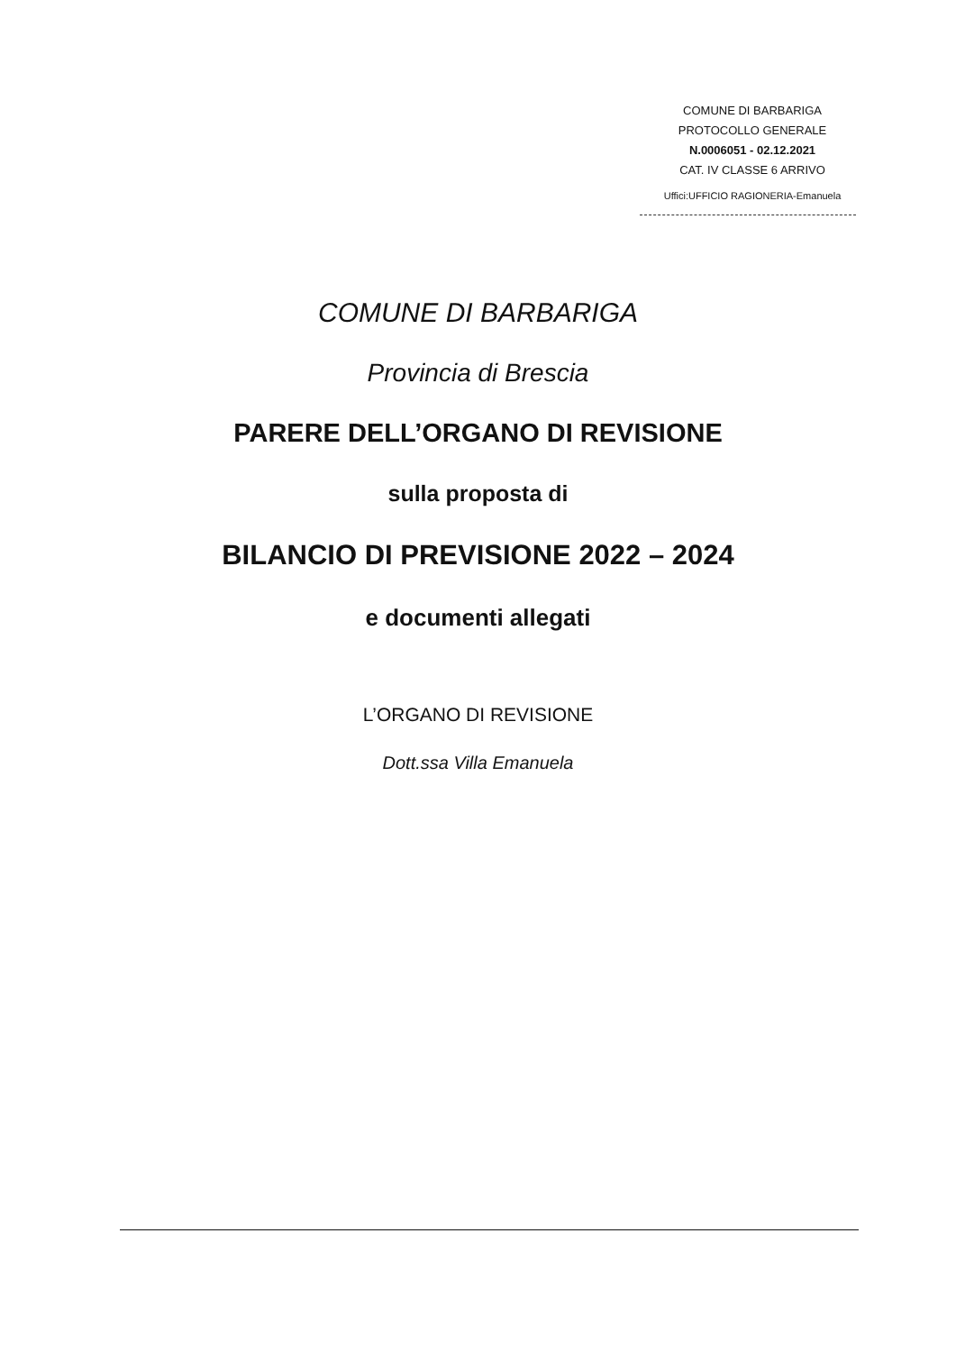COMUNE DI BARBARIGA
PROTOCOLLO GENERALE
N.0006051 - 02.12.2021
CAT. IV CLASSE 6 ARRIVO
Uffici:UFFICIO RAGIONERIA-Emanuela
COMUNE DI BARBARIGA
Provincia di Brescia
PARERE DELL’ORGANO DI REVISIONE
sulla proposta di
BILANCIO DI PREVISIONE 2022 – 2024
e documenti allegati
L’ORGANO DI REVISIONE
Dott.ssa Villa Emanuela